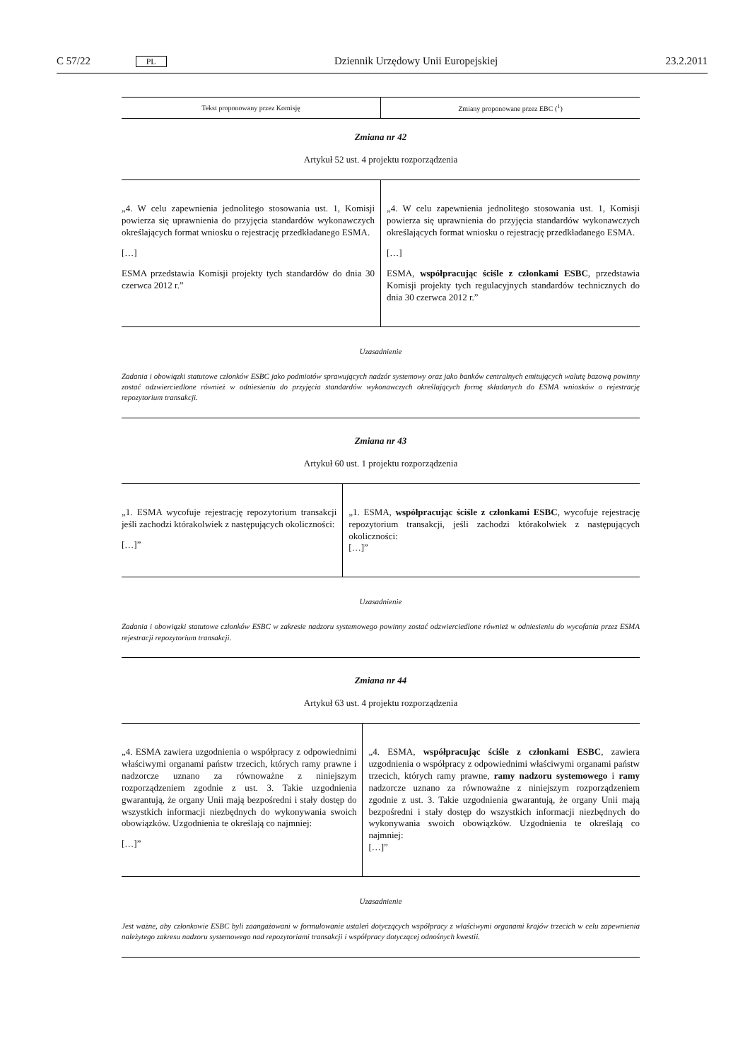C 57/22 PL Dziennik Urzędowy Unii Europejskiej 23.2.2011
| Tekst proponowany przez Komisję | Zmiany proponowane przez EBC (<sup>1</sup>) |
| --- | --- |
Zmiana nr 42
Artykuł 52 ust. 4 projektu rozporządzenia
| „4. W celu zapewnienia jednolitego stosowania ust. 1, Komisji powierza się uprawnienia do przyjęcia standardów wykonawczych określających format wniosku o rejestrację przedkładanego ESMA. […] ESMA przedstawia Komisji projekty tych standardów do dnia 30 czerwca 2012 r.” | „4. W celu zapewnienia jednolitego stosowania ust. 1, Komisji powierza się uprawnienia do przyjęcia standardów wykonawczych określających format wniosku o rejestrację przedkładanego ESMA. […] ESMA, współpracując ściśle z członkami ESBC , przedstawia Komisji projekty tych regulacyjnych standardów technicznych do dnia 30 czerwca 2012 r.” |
Uzasadnienie
Zadania i obowiązki statutowe członków ESBC jako podmiotów sprawujących nadzór systemowy oraz jako banków centralnych emitujących walutę bazową powinny zostać odzwierciedlone również w odniesieniu do przyjęcia standardów wykonawczych określających formę składanych do ESMA wniosków o rejestrację repozytorium transakcji.
Zmiana nr 43
Artykuł 60 ust. 1 projektu rozporządzenia
| „1. ESMA wycofuje rejestrację repozytorium transakcji jeśli zachodzi którakolwiek z następujących okoliczności: […]” | „1. ESMA, współpracując ściśle z członkami ESBC , wycofuje rejestrację repozytorium transakcji, jeśli zachodzi którakolwiek z następujących okoliczności: […]” |
Uzasadnienie
Zadania i obowiązki statutowe członków ESBC w zakresie nadzoru systemowego powinny zostać odzwierciedlone również w odniesieniu do wycofania przez ESMA rejestracji repozytorium transakcji.
Zmiana nr 44
Artykuł 63 ust. 4 projektu rozporządzenia
| „4. ESMA zawiera uzgodnienia o współpracy z odpowiednimi właściwymi organami państw trzecich, których ramy prawne i nadzorcze uznano za równoważne z niniejszym rozporządzeniem zgodnie z ust. 3. Takie uzgodnienia gwarantują, że organy Unii mają bezpośredni i stały dostęp do wszystkich informacji niezbędnych do wykonywania swoich obowiązków. Uzgodnienia te określają co najmniej: […]” | „4. ESMA, współpracując ściśle z członkami ESBC , zawiera uzgodnienia o współpracy z odpowiednimi właściwymi organami państw trzecich, których ramy prawne, ramy nadzoru systemowego i ramy nadzorcze uznano za równoważne z niniejszym rozporządzeniem zgodnie z ust. 3. Takie uzgodnienia gwarantują, że organy Unii mają bezpośredni i stały dostęp do wszystkich informacji niezbędnych do wykonywania swoich obowiązków. Uzgodnienia te określają co najmniej: […]” |
Uzasadnienie
Jest ważne, aby członkowie ESBC byli zaangażowani w formułowanie ustaleń dotyczących współpracy z właściwymi organami krajów trzecich w celu zapewnienia należytego zakresu nadzoru systemowego nad repozytoriami transakcji i współpracy dotyczącej odnośnych kwestii.